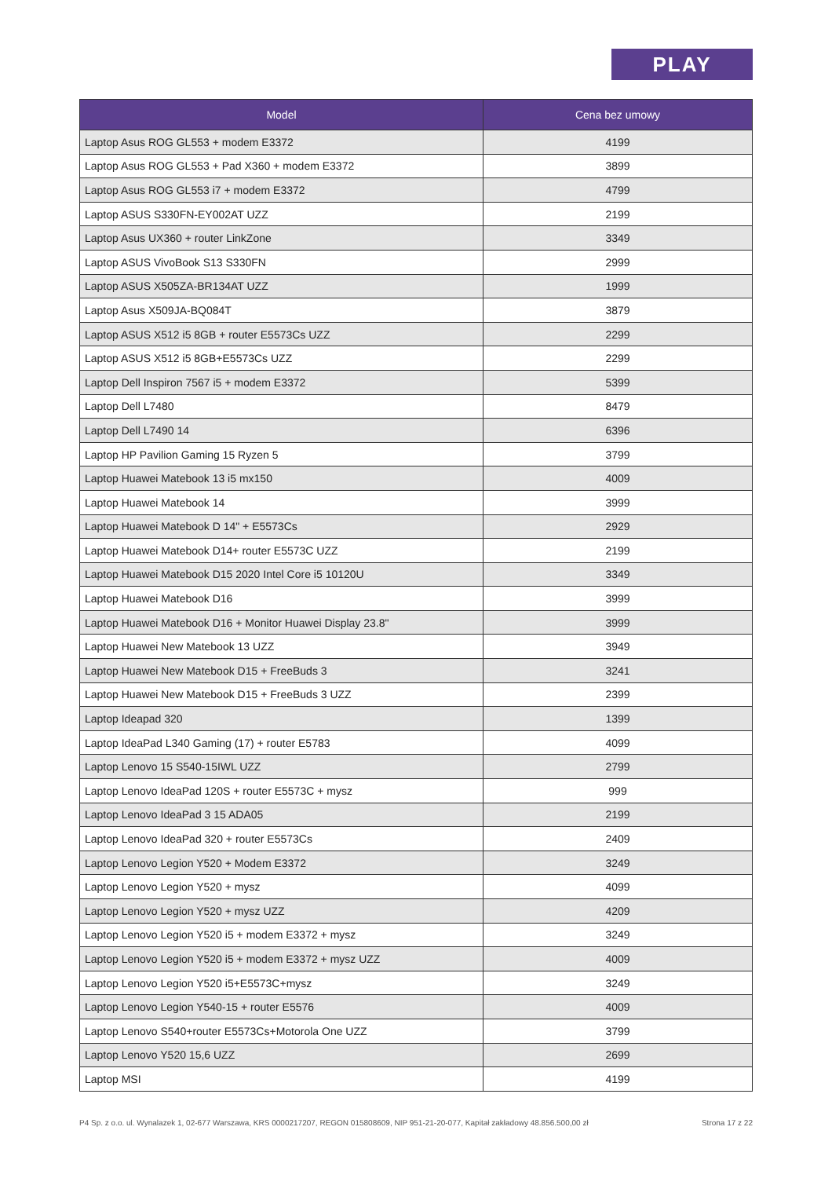PLAY
| Model | Cena bez umowy |
| --- | --- |
| Laptop Asus ROG GL553 + modem E3372 | 4199 |
| Laptop Asus ROG GL553 + Pad X360 + modem E3372 | 3899 |
| Laptop Asus ROG GL553 i7 + modem E3372 | 4799 |
| Laptop ASUS S330FN-EY002AT UZZ | 2199 |
| Laptop Asus UX360 + router LinkZone | 3349 |
| Laptop ASUS VivoBook S13 S330FN | 2999 |
| Laptop ASUS X505ZA-BR134AT UZZ | 1999 |
| Laptop Asus X509JA-BQ084T | 3879 |
| Laptop ASUS X512 i5 8GB + router E5573Cs UZZ | 2299 |
| Laptop ASUS X512 i5 8GB+E5573Cs UZZ | 2299 |
| Laptop Dell Inspiron 7567 i5 + modem E3372 | 5399 |
| Laptop Dell L7480 | 8479 |
| Laptop Dell L7490 14 | 6396 |
| Laptop HP Pavilion Gaming 15 Ryzen 5 | 3799 |
| Laptop Huawei Matebook 13 i5 mx150 | 4009 |
| Laptop Huawei Matebook 14 | 3999 |
| Laptop Huawei Matebook D 14" + E5573Cs | 2929 |
| Laptop Huawei Matebook D14+ router E5573C UZZ | 2199 |
| Laptop Huawei Matebook D15 2020 Intel Core i5 10120U | 3349 |
| Laptop Huawei Matebook D16 | 3999 |
| Laptop Huawei Matebook D16 + Monitor Huawei Display 23.8" | 3999 |
| Laptop Huawei New Matebook 13 UZZ | 3949 |
| Laptop Huawei New Matebook D15 + FreeBuds 3 | 3241 |
| Laptop Huawei New Matebook D15 + FreeBuds 3 UZZ | 2399 |
| Laptop Ideapad 320 | 1399 |
| Laptop IdeaPad L340 Gaming (17) + router E5783 | 4099 |
| Laptop Lenovo 15 S540-15IWL UZZ | 2799 |
| Laptop Lenovo IdeaPad 120S + router E5573C + mysz | 999 |
| Laptop Lenovo IdeaPad 3 15 ADA05 | 2199 |
| Laptop Lenovo IdeaPad 320 + router E5573Cs | 2409 |
| Laptop Lenovo Legion Y520 + Modem E3372 | 3249 |
| Laptop Lenovo Legion Y520 + mysz | 4099 |
| Laptop Lenovo Legion Y520 + mysz UZZ | 4209 |
| Laptop Lenovo Legion Y520 i5 + modem E3372 + mysz | 3249 |
| Laptop Lenovo Legion Y520 i5 + modem E3372 + mysz UZZ | 4009 |
| Laptop Lenovo Legion Y520 i5+E5573C+mysz | 3249 |
| Laptop Lenovo Legion Y540-15 + router E5576 | 4009 |
| Laptop Lenovo S540+router E5573Cs+Motorola One UZZ | 3799 |
| Laptop Lenovo Y520 15,6 UZZ | 2699 |
| Laptop MSI | 4199 |
P4 Sp. z o.o. ul. Wynalazek 1, 02-677 Warszawa, KRS 0000217207, REGON 015808609, NIP 951-21-20-077, Kapitał zakładowy 48.856.500,00 zł Strona 17 z 22